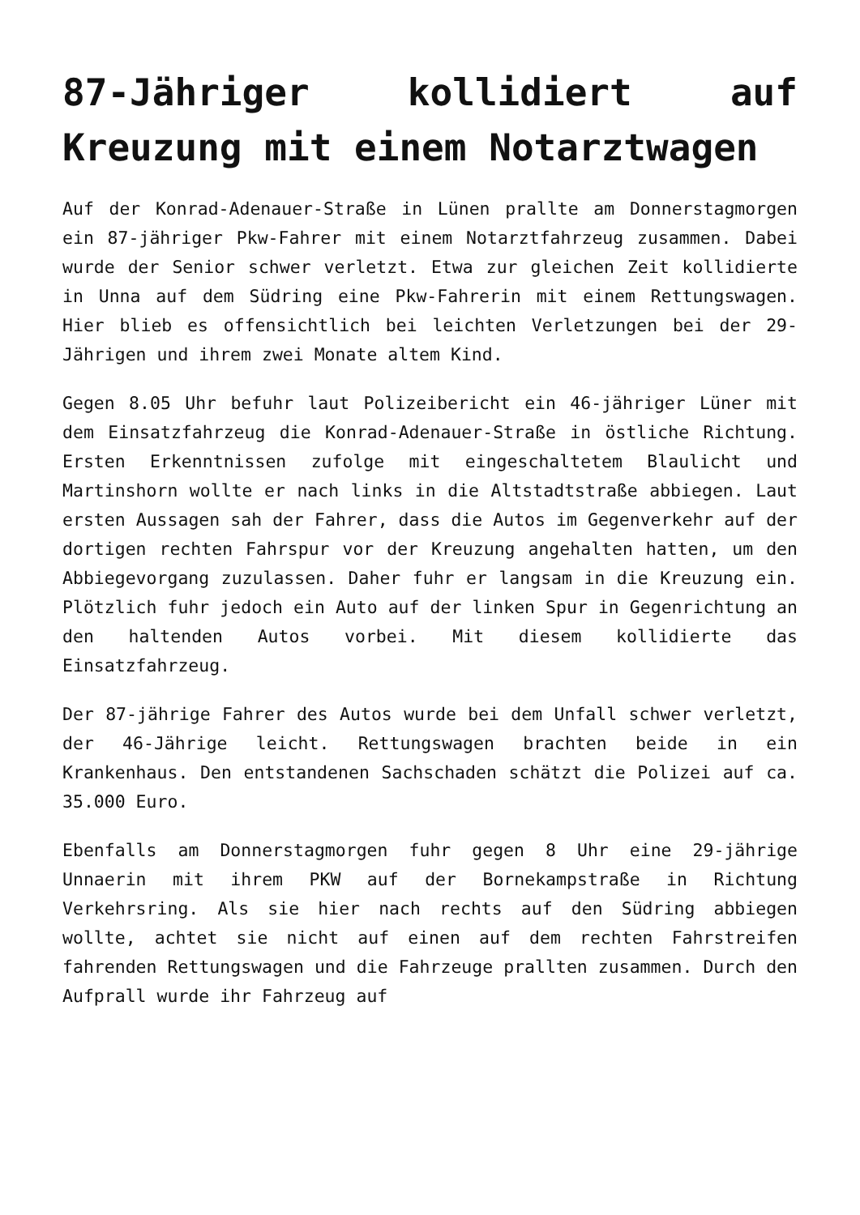87-Jähriger kollidiert auf Kreuzung mit einem Notarztwagen
Auf der Konrad-Adenauer-Straße in Lünen prallte am Donnerstagmorgen ein 87-jähriger Pkw-Fahrer mit einem Notarztfahrzeug zusammen. Dabei wurde der Senior schwer verletzt. Etwa zur gleichen Zeit kollidierte in Unna auf dem Südring eine Pkw-Fahrerin mit einem Rettungswagen. Hier blieb es offensichtlich bei leichten Verletzungen bei der 29-Jährigen und ihrem zwei Monate altem Kind.
Gegen 8.05 Uhr befuhr laut Polizeibericht ein 46-jähriger Lüner mit dem Einsatzfahrzeug die Konrad-Adenauer-Straße in östliche Richtung. Ersten Erkenntnissen zufolge mit eingeschaltetem Blaulicht und Martinshorn wollte er nach links in die Altstadtstraße abbiegen. Laut ersten Aussagen sah der Fahrer, dass die Autos im Gegenverkehr auf der dortigen rechten Fahrspur vor der Kreuzung angehalten hatten, um den Abbiegevorgang zuzulassen. Daher fuhr er langsam in die Kreuzung ein. Plötzlich fuhr jedoch ein Auto auf der linken Spur in Gegenrichtung an den haltenden Autos vorbei. Mit diesem kollidierte das Einsatzfahrzeug.
Der 87-jährige Fahrer des Autos wurde bei dem Unfall schwer verletzt, der 46-Jährige leicht. Rettungswagen brachten beide in ein Krankenhaus. Den entstandenen Sachschaden schätzt die Polizei auf ca. 35.000 Euro.
Ebenfalls am Donnerstagmorgen fuhr gegen 8 Uhr eine 29-jährige Unnaerin mit ihrem PKW auf der Bornekampstraße in Richtung Verkehrsring. Als sie hier nach rechts auf den Südring abbiegen wollte, achtet sie nicht auf einen auf dem rechten Fahrstreifen fahrenden Rettungswagen und die Fahrzeuge prallten zusammen. Durch den Aufprall wurde ihr Fahrzeug auf